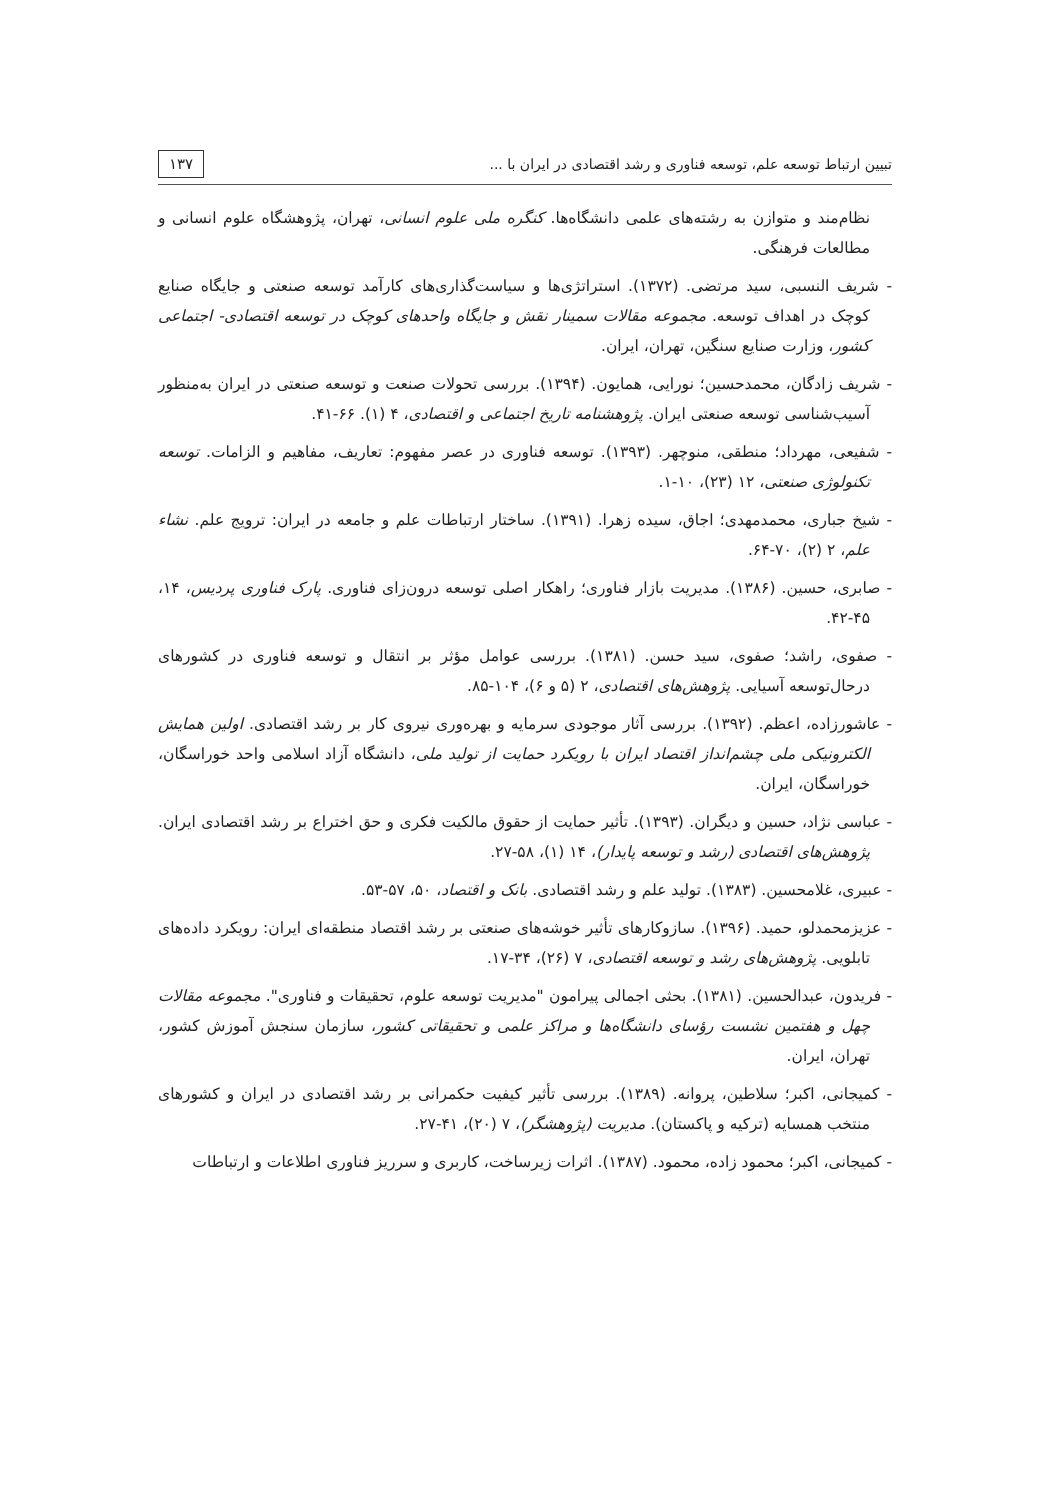تبیین ارتباط توسعه علم، توسعه فناوری و رشد اقتصادی در ایران با ... ۱۳۷
نظام‌مند و متوازن به رشته‌های علمی دانشگاه‌ها. کنگره ملی علوم انسانی، تهران، پژوهشگاه علوم انسانی و مطالعات فرهنگی.
- شریف النسبی، سید مرتضی. (۱۳۷۲). استراتژی‌ها و سیاست‌گذاری‌های کارآمد توسعه صنعتی و جایگاه صنایع کوچک در اهداف توسعه. مجموعه مقالات سمینار نقش و جایگاه واحدهای کوچک در توسعه اقتصادی- اجتماعی کشور، وزارت صنایع سنگین، تهران، ایران.
- شریف زادگان، محمدحسین؛ نورایی، همایون. (۱۳۹۴). بررسی تحولات صنعت و توسعه صنعتی در ایران به‌منظور آسیب‌شناسی توسعه صنعتی ایران. پژوهشنامه تاریخ اجتماعی و اقتصادی، ۴ (۱). ۶۶-۴۱.
- شفیعی، مهرداد؛ منطقی، منوچهر. (۱۳۹۳). توسعه فناوری در عصر مفهوم: تعاریف، مفاهیم و الزامات. توسعه تکنولوژی صنعتی، ۱۲ (۲۳)، ۱۰-۱.
- شیخ جباری، محمدمهدی؛ اجاق، سیده زهرا. (۱۳۹۱). ساختار ارتباطات علم و جامعه در ایران: ترویج علم. نشاء علم، ۲ (۲)، ۷۰-۶۴.
- صابری، حسین. (۱۳۸۶). مدیریت بازار فناوری؛ راهکار اصلی توسعه درون‌زای فناوری. پارک فناوری پردیس، ۱۴، ۴۵-۴۲.
- صفوی، راشد؛ صفوی، سید حسن. (۱۳۸۱). بررسی عوامل مؤثر بر انتقال و توسعه فناوری در کشورهای درحال‌توسعه آسیایی. پژوهش‌های اقتصادی، ۲ (۵ و ۶)، ۱۰۴-۸۵.
- عاشورزاده، اعظم. (۱۳۹۲). بررسی آثار موجودی سرمایه و بهره‌وری نیروی کار بر رشد اقتصادی. اولین همایش الکترونیکی ملی چشم‌انداز اقتصاد ایران با رویکرد حمایت از تولید ملی، دانشگاه آزاد اسلامی واحد خوراسگان، خوراسگان، ایران.
- عباسی نژاد، حسین و دیگران. (۱۳۹۳). تأثیر حمایت از حقوق مالکیت فکری و حق اختراع بر رشد اقتصادی ایران. پژوهش‌های اقتصادی (رشد و توسعه پایدار)، ۱۴ (۱)، ۵۸-۲۷.
- عبیری، غلامحسین. (۱۳۸۳). تولید علم و رشد اقتصادی. بانک و اقتصاد، ۵۰، ۵۷-۵۳.
- عزیزمحمدلو، حمید. (۱۳۹۶). سازوکارهای تأثیر خوشه‌های صنعتی بر رشد اقتصاد منطقه‌ای ایران: رویکرد داده‌های تابلویی. پژوهش‌های رشد و توسعه اقتصادی، ۷ (۲۶)، ۳۴-۱۷.
- فریدون، عبدالحسین. (۱۳۸۱). بحثی اجمالی پیرامون "مدیریت توسعه علوم، تحقیقات و فناوری". مجموعه مقالات چهل و هفتمین نشست رؤسای دانشگاه‌ها و مراکز علمی و تحقیقاتی کشور، سازمان سنجش آموزش کشور، تهران، ایران.
- کمیجانی، اکبر؛ سلاطین، پروانه. (۱۳۸۹). بررسی تأثیر کیفیت حکمرانی بر رشد اقتصادی در ایران و کشورهای منتخب همسایه (ترکیه و پاکستان). مدیریت (پژوهشگر)، ۷ (۲۰)، ۴۱-۲۷.
- کمیجانی، اکبر؛ محمود زاده، محمود. (۱۳۸۷). اثرات زیرساخت، کاربری و سرریز فناوری اطلاعات و ارتباطات